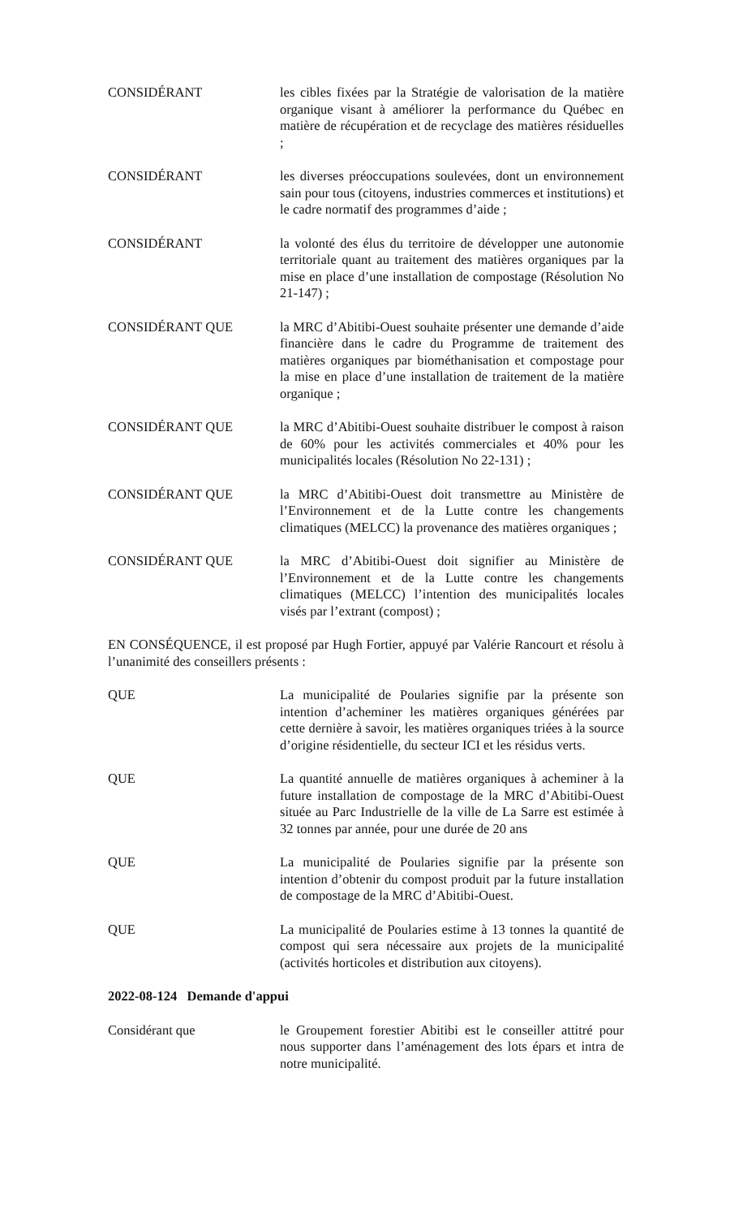CONSIDÉRANT les cibles fixées par la Stratégie de valorisation de la matière organique visant à améliorer la performance du Québec en matière de récupération et de recyclage des matières résiduelles ;
CONSIDÉRANT les diverses préoccupations soulevées, dont un environnement sain pour tous (citoyens, industries commerces et institutions) et le cadre normatif des programmes d’aide ;
CONSIDÉRANT la volonté des élus du territoire de développer une autonomie territoriale quant au traitement des matières organiques par la mise en place d’une installation de compostage (Résolution No 21-147) ;
CONSIDÉRANT QUE la MRC d’Abitibi-Ouest souhaite présenter une demande d’aide financière dans le cadre du Programme de traitement des matières organiques par biométhanisation et compostage pour la mise en place d’une installation de traitement de la matière organique ;
CONSIDÉRANT QUE la MRC d’Abitibi-Ouest souhaite distribuer le compost à raison de 60% pour les activités commerciales et 40% pour les municipalités locales (Résolution No 22-131) ;
CONSIDÉRANT QUE la MRC d’Abitibi-Ouest doit transmettre au Ministère de l’Environnement et de la Lutte contre les changements climatiques (MELCC) la provenance des matières organiques ;
CONSIDÉRANT QUE la MRC d’Abitibi-Ouest doit signifier au Ministère de l’Environnement et de la Lutte contre les changements climatiques (MELCC) l’intention des municipalités locales visés par l’extrant (compost) ;
EN CONSÉQUENCE, il est proposé par Hugh Fortier, appuyé par Valérie Rancourt et résolu à l’unanimité des conseillers présents :
QUE La municipalité de Poularies signifie par la présente son intention d’acheminer les matières organiques générées par cette dernière à savoir, les matières organiques triées à la source d’origine résidentielle, du secteur ICI et les résidus verts.
QUE La quantité annuelle de matières organiques à acheminer à la future installation de compostage de la MRC d’Abitibi-Ouest située au Parc Industrielle de la ville de La Sarre est estimée à 32 tonnes par année, pour une durée de 20 ans
QUE La municipalité de Poularies signifie par la présente son intention d’obtenir du compost produit par la future installation de compostage de la MRC d’Abitibi-Ouest.
QUE La municipalité de Poularies estime à 13 tonnes la quantité de compost qui sera nécessaire aux projets de la municipalité (activités horticoles et distribution aux citoyens).
2022-08-124 Demande d'appui
Considérant que le Groupement forestier Abitibi est le conseiller attitré pour nous supporter dans l’aménagement des lots épars et intra de notre municipalité.